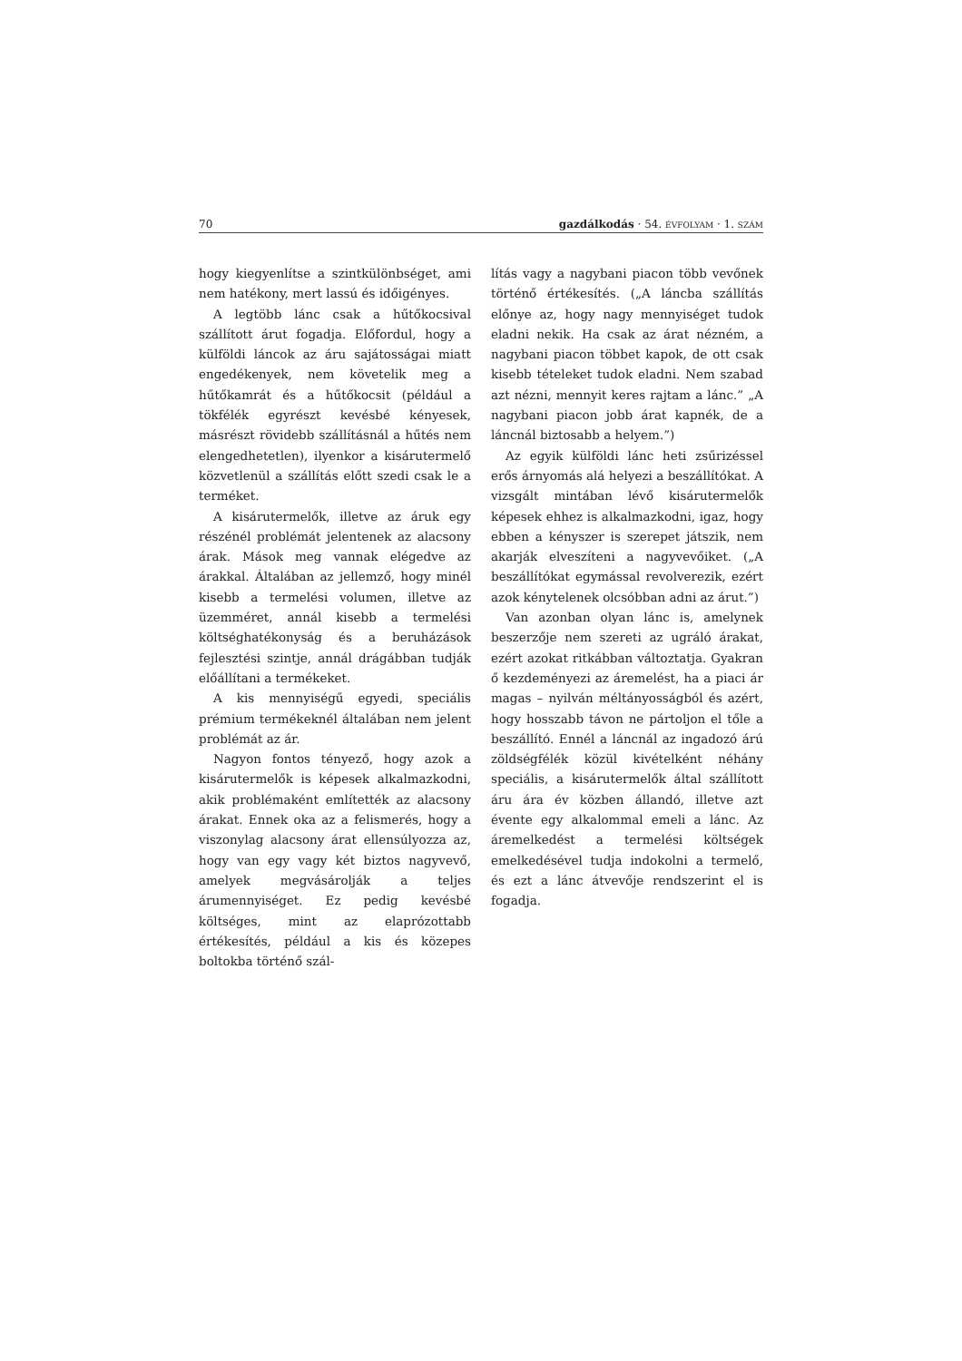70 gazdálkodás · 54. ÉVFOLYAM · 1. SZÁM
hogy kiegyenlítse a szintkülönbséget, ami nem hatékony, mert lassú és időigényes.
A legtöbb lánc csak a hűtőkocsival szállított árut fogadja. Előfordul, hogy a külföldi láncok az áru sajátosságai miatt engedékenyek, nem követelik meg a hűtőkamrát és a hűtőkocsit (például a tökfélék egyrészt kevésbé kényesek, másrészt rövidebb szállításnál a hűtés nem elengedhetetlen), ilyenkor a kisárutermelő közvetlenül a szállítás előtt szedi csak le a terméket.
A kisárutermelők, illetve az áruk egy részénél problémát jelentenek az alacsony árak. Mások meg vannak elégedve az árakkal. Általában az jellemző, hogy minél kisebb a termelési volumen, illetve az üzemméret, annál kisebb a termelési költséghatékonyság és a beruházások fejlesztési szintje, annál drágábban tudják előállítani a termékeket.
A kis mennyiségű egyedi, speciális prémium termékeknél általában nem jelent problémát az ár.
Nagyon fontos tényező, hogy azok a kisárutermelők is képesek alkalmazkodni, akik problémaként említették az alacsony árakat. Ennek oka az a felismerés, hogy a viszonylag alacsony árat ellensúlyozza az, hogy van egy vagy két biztos nagyvevő, amelyek megvásárolják a teljes árumennyiséget. Ez pedig kevésbé költséges, mint az elaprózottabb értékesítés, például a kis és közepes boltokba történő szál-
lítás vagy a nagybani piacon több vevőnek történő értékesítés. („A láncba szállítás előnye az, hogy nagy mennyiséget tudok eladni nekik. Ha csak az árat nézném, a nagybani piacon többet kapok, de ott csak kisebb tételeket tudok eladni. Nem szabad azt nézni, mennyit keres rajtam a lánc.” „A nagybani piacon jobb árat kapnék, de a láncnál biztosabb a helyem.”)
Az egyik külföldi lánc heti zsűrizéssel erős árnyomás alá helyezi a beszállítókat. A vizsgált mintában lévő kisárutermelők képesek ehhez is alkalmazkodni, igaz, hogy ebben a kényszer is szerepet játszik, nem akarják elveszíteni a nagyvevőiket. („A beszállítókat egymással revolverezik, ezért azok kénytelenek olcsóbban adni az árut.”)
Van azonban olyan lánc is, amelynek beszerzője nem szereti az ugráló árakat, ezért azokat ritkábban változtatja. Gyakran ő kezdeményezi az áremelést, ha a piaci ár magas – nyilván méltányosságból és azért, hogy hosszabb távon ne pártoljon el tőle a beszállító. Ennél a láncnál az ingadozó árú zöldségfélék közül kivételként néhány speciális, a kisárutermelők által szállított áru ára év közben állandó, illetve azt évente egy alkalommal emeli a lánc. Az áremelkedést a termelési költségek emelkedésével tudja indokolni a termelő, és ezt a lánc átvevője rendszerint el is fogadja.